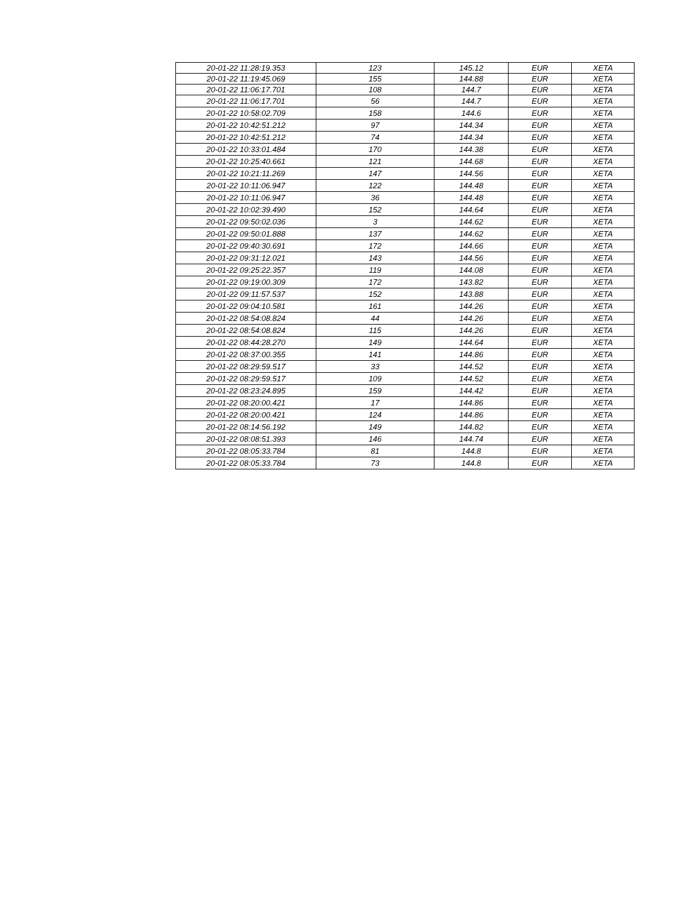| 20-01-22 11:28:19.353 | 123 | 145.12 | EUR | XETA |
| 20-01-22 11:19:45.069 | 155 | 144.88 | EUR | XETA |
| 20-01-22 11:06:17.701 | 108 | 144.7 | EUR | XETA |
| 20-01-22 11:06:17.701 | 56 | 144.7 | EUR | XETA |
| 20-01-22 10:58:02.709 | 158 | 144.6 | EUR | XETA |
| 20-01-22 10:42:51.212 | 97 | 144.34 | EUR | XETA |
| 20-01-22 10:42:51.212 | 74 | 144.34 | EUR | XETA |
| 20-01-22 10:33:01.484 | 170 | 144.38 | EUR | XETA |
| 20-01-22 10:25:40.661 | 121 | 144.68 | EUR | XETA |
| 20-01-22 10:21:11.269 | 147 | 144.56 | EUR | XETA |
| 20-01-22 10:11:06.947 | 122 | 144.48 | EUR | XETA |
| 20-01-22 10:11:06.947 | 36 | 144.48 | EUR | XETA |
| 20-01-22 10:02:39.490 | 152 | 144.64 | EUR | XETA |
| 20-01-22 09:50:02.036 | 3 | 144.62 | EUR | XETA |
| 20-01-22 09:50:01.888 | 137 | 144.62 | EUR | XETA |
| 20-01-22 09:40:30.691 | 172 | 144.66 | EUR | XETA |
| 20-01-22 09:31:12.021 | 143 | 144.56 | EUR | XETA |
| 20-01-22 09:25:22.357 | 119 | 144.08 | EUR | XETA |
| 20-01-22 09:19:00.309 | 172 | 143.82 | EUR | XETA |
| 20-01-22 09:11:57.537 | 152 | 143.88 | EUR | XETA |
| 20-01-22 09:04:10.581 | 161 | 144.26 | EUR | XETA |
| 20-01-22 08:54:08.824 | 44 | 144.26 | EUR | XETA |
| 20-01-22 08:54:08.824 | 115 | 144.26 | EUR | XETA |
| 20-01-22 08:44:28.270 | 149 | 144.64 | EUR | XETA |
| 20-01-22 08:37:00.355 | 141 | 144.86 | EUR | XETA |
| 20-01-22 08:29:59.517 | 33 | 144.52 | EUR | XETA |
| 20-01-22 08:29:59.517 | 109 | 144.52 | EUR | XETA |
| 20-01-22 08:23:24.895 | 159 | 144.42 | EUR | XETA |
| 20-01-22 08:20:00.421 | 17 | 144.86 | EUR | XETA |
| 20-01-22 08:20:00.421 | 124 | 144.86 | EUR | XETA |
| 20-01-22 08:14:56.192 | 149 | 144.82 | EUR | XETA |
| 20-01-22 08:08:51.393 | 146 | 144.74 | EUR | XETA |
| 20-01-22 08:05:33.784 | 81 | 144.8 | EUR | XETA |
| 20-01-22 08:05:33.784 | 73 | 144.8 | EUR | XETA |